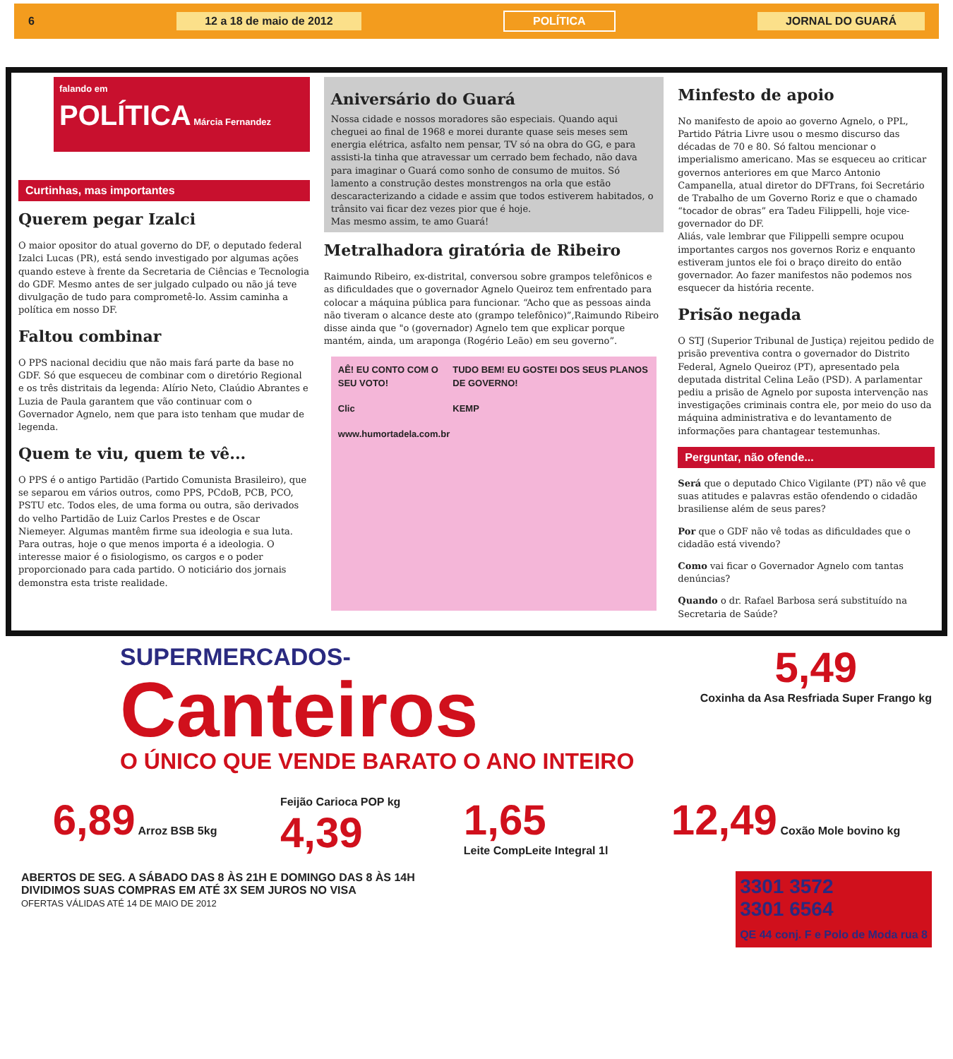6 12 a 18 de maio de 2012 POLÍTICA JORNAL DO GUARÁ
falando em
POLÍTICA Márcia Fernandez
Curtinhas, mas importantes
Querem pegar Izalci
O maior opositor do atual governo do DF, o deputado federal Izalci Lucas (PR), está sendo investigado por algumas ações quando esteve à frente da Secretaria de Ciências e Tecnologia do GDF. Mesmo antes de ser julgado culpado ou não já teve divulgação de tudo para comprometê-lo. Assim caminha a política em nosso DF.
Faltou combinar
O PPS nacional decidiu que não mais fará parte da base no GDF. Só que esqueceu de combinar com o diretório Regional e os três distritais da legenda: Alírio Neto, Claúdio Abrantes e Luzia de Paula garantem que vão continuar com o Governador Agnelo, nem que para isto tenham que mudar de legenda.
Quem te viu, quem te vê...
O PPS é o antigo Partidão (Partido Comunista Brasileiro), que se separou em vários outros, como PPS, PCdoB, PCB, PCO, PSTU etc. Todos eles, de uma forma ou outra, são derivados do velho Partidão de Luiz Carlos Prestes e de Oscar Niemeyer. Algumas mantêm firme sua ideologia e sua luta. Para outras, hoje o que menos importa é a ideologia. O interesse maior é o fisiologismo, os cargos e o poder proporcionado para cada partido. O noticiário dos jornais demonstra esta triste realidade.
Aniversário do Guará
Nossa cidade e nossos moradores são especiais. Quando aqui cheguei ao final de 1968 e morei durante quase seis meses sem energia elétrica, asfalto nem pensar, TV só na obra do GG, e para assisti-la tinha que atravessar um cerrado bem fechado, não dava para imaginar o Guará como sonho de consumo de muitos. Só lamento a construção destes monstrengos na orla que estão descaracterizando a cidade e assim que todos estiverem habitados, o trânsito vai ficar dez vezes pior que é hoje.
Mas mesmo assim, te amo Guará!
Metralhadora giratória de Ribeiro
Raimundo Ribeiro, ex-distrital, conversou sobre grampos telefônicos e as dificuldades que o governador Agnelo Queiroz tem enfrentado para colocar a máquina pública para funcionar. “Acho que as pessoas ainda não tiveram o alcance deste ato (grampo telefônico)”,Raimundo Ribeiro disse ainda que "o (governador) Agnelo tem que explicar porque mantém, ainda, um araponga (Rogério Leão) em seu governo”.
AÊ! EU CONTO COM O SEU VOTO!
Clic
www.humortadela.com.br
TUDO BEM! EU GOSTEI DOS SEUS PLANOS DE GOVERNO!
KEMP
Minfesto de apoio
No manifesto de apoio ao governo Agnelo, o PPL, Partido Pátria Livre usou o mesmo discurso das décadas de 70 e 80. Só faltou mencionar o imperialismo americano. Mas se esqueceu ao criticar governos anteriores em que Marco Antonio Campanella, atual diretor do DFTrans, foi Secretário de Trabalho de um Governo Roriz e que o chamado “tocador de obras” era Tadeu Filippelli, hoje vice-governador do DF.
Aliás, vale lembrar que Filippelli sempre ocupou importantes cargos nos governos Roriz e enquanto estiveram juntos ele foi o braço direito do então governador. Ao fazer manifestos não podemos nos esquecer da história recente.
Prisão negada
O STJ (Superior Tribunal de Justiça) rejeitou pedido de prisão preventiva contra o governador do Distrito Federal, Agnelo Queiroz (PT), apresentado pela deputada distrital Celina Leão (PSD). A parlamentar pediu a prisão de Agnelo por suposta intervenção nas investigações criminais contra ele, por meio do uso da máquina administrativa e do levantamento de informações para chantagear testemunhas.
Perguntar, não ofende...
Será que o deputado Chico Vigilante (PT) não vê que suas atitudes e palavras estão ofendendo o cidadão brasiliense além de seus pares?
Por que o GDF não vê todas as dificuldades que o cidadão está vivendo?
Como vai ficar o Governador Agnelo com tantas denúncias?
Quando o dr. Rafael Barbosa será substituído na Secretaria de Saúde?
SUPERMERCADOS-
Canteiros
O ÚNICO QUE VENDE BARATO O ANO INTEIRO
5,49
Coxinha da Asa Resfriada Super Frango kg
6,89 Arroz BSB 5kg Feijão Carioca POP kg
4,39
1,65
Leite CompLeite Integral 1l
12,49 Coxão Mole bovino kg
ABERTOS DE SEG. A SÁBADO DAS 8 ÀS 21H E DOMINGO DAS 8 ÀS 14H
DIVIDIMOS SUAS COMPRAS EM ATÉ 3X SEM JUROS NO VISA
OFERTAS VÁLIDAS ATÉ 14 DE MAIO DE 2012
3301 3572
3301 6564
QE 44 conj. F e Polo de Moda rua 8